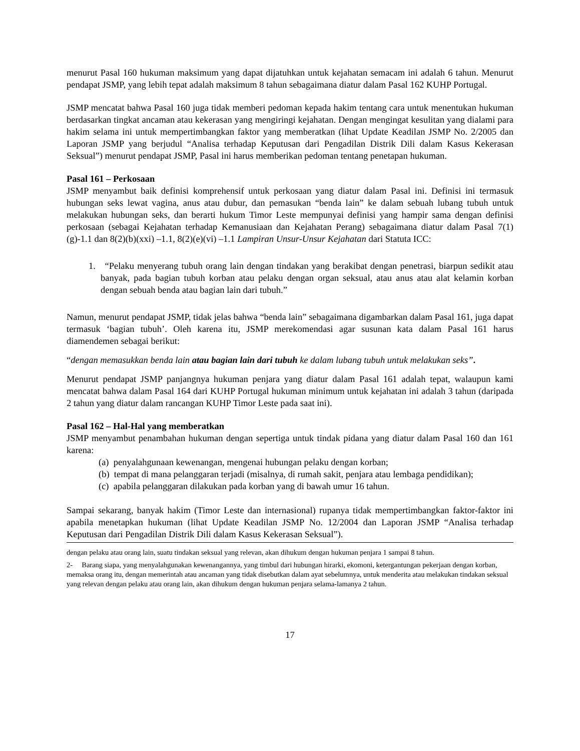menurut Pasal 160 hukuman maksimum yang dapat dijatuhkan untuk kejahatan semacam ini adalah 6 tahun. Menurut pendapat JSMP, yang lebih tepat adalah maksimum 8 tahun sebagaimana diatur dalam Pasal 162 KUHP Portugal.
JSMP mencatat bahwa Pasal 160 juga tidak memberi pedoman kepada hakim tentang cara untuk menentukan hukuman berdasarkan tingkat ancaman atau kekerasan yang mengiringi kejahatan. Dengan mengingat kesulitan yang dialami para hakim selama ini untuk mempertimbangkan faktor yang memberatkan (lihat Update Keadilan JSMP No. 2/2005 dan Laporan JSMP yang berjudul “Analisa terhadap Keputusan dari Pengadilan Distrik Dili dalam Kasus Kekerasan Seksual”) menurut pendapat JSMP, Pasal ini harus memberikan pedoman tentang penetapan hukuman.
Pasal 161 – Perkosaan
JSMP menyambut baik definisi komprehensif untuk perkosaan yang diatur dalam Pasal ini. Definisi ini termasuk hubungan seks lewat vagina, anus atau dubur, dan pemasukan “benda lain” ke dalam sebuah lubang tubuh untuk melakukan hubungan seks, dan berarti hukum Timor Leste mempunyai definisi yang hampir sama dengan definisi perkosaan (sebagai Kejahatan terhadap Kemanusiaan dan Kejahatan Perang) sebagaimana diatur dalam Pasal 7(1)(g)-1.1 dan 8(2)(b)(xxi) –1.1, 8(2)(e)(vi) –1.1 Lampiran Unsur-Unsur Kejahatan dari Statuta ICC:
1. “Pelaku menyerang tubuh orang lain dengan tindakan yang berakibat dengan penetrasi, biarpun sedikit atau banyak, pada bagian tubuh korban atau pelaku dengan organ seksual, atau anus atau alat kelamin korban dengan sebuah benda atau bagian lain dari tubuh.”
Namun, menurut pendapat JSMP, tidak jelas bahwa “benda lain” sebagaimana digambarkan dalam Pasal 161, juga dapat termasuk ‘bagian tubuh’. Oleh karena itu, JSMP merekomendasi agar susunan kata dalam Pasal 161 harus diamendemen sebagai berikut:
“dengan memasukkan benda lain atau bagian lain dari tubuh ke dalam lubang tubuh untuk melakukan seks”.
Menurut pendapat JSMP panjangnya hukuman penjara yang diatur dalam Pasal 161 adalah tepat, walaupun kami mencatat bahwa dalam Pasal 164 dari KUHP Portugal hukuman minimum untuk kejahatan ini adalah 3 tahun (daripada 2 tahun yang diatur dalam rancangan KUHP Timor Leste pada saat ini).
Pasal 162 – Hal-Hal yang memberatkan
JSMP menyambut penambahan hukuman dengan sepertiga untuk tindak pidana yang diatur dalam Pasal 160 dan 161 karena:
(a) penyalahgunaan kewenangan, mengenai hubungan pelaku dengan korban;
(b) tempat di mana pelanggaran terjadi (misalnya, di rumah sakit, penjara atau lembaga pendidikan);
(c) apabila pelanggaran dilakukan pada korban yang di bawah umur 16 tahun.
Sampai sekarang, banyak hakim (Timor Leste dan internasional) rupanya tidak mempertimbangkan faktor-faktor ini apabila menetapkan hukuman (lihat Update Keadilan JSMP No. 12/2004 dan Laporan JSMP “Analisa terhadap Keputusan dari Pengadilan Distrik Dili dalam Kasus Kekerasan Seksual”).
dengan pelaku atau orang lain, suatu tindakan seksual yang relevan, akan dihukum dengan hukuman penjara 1 sampai 8 tahun.
2- Barang siapa, yang menyalahgunakan kewenangannya, yang timbul dari hubungan hirarki, ekomoni, ketergantungan pekerjaan dengan korban, memaksa orang itu, dengan memerintah atau ancaman yang tidak disebutkan dalam ayat sebelumnya, untuk menderita atau melakukan tindakan seksual yang relevan dengan pelaku atau orang lain, akan dihukum dengan hukuman penjara selama-lamanya 2 tahun.
17